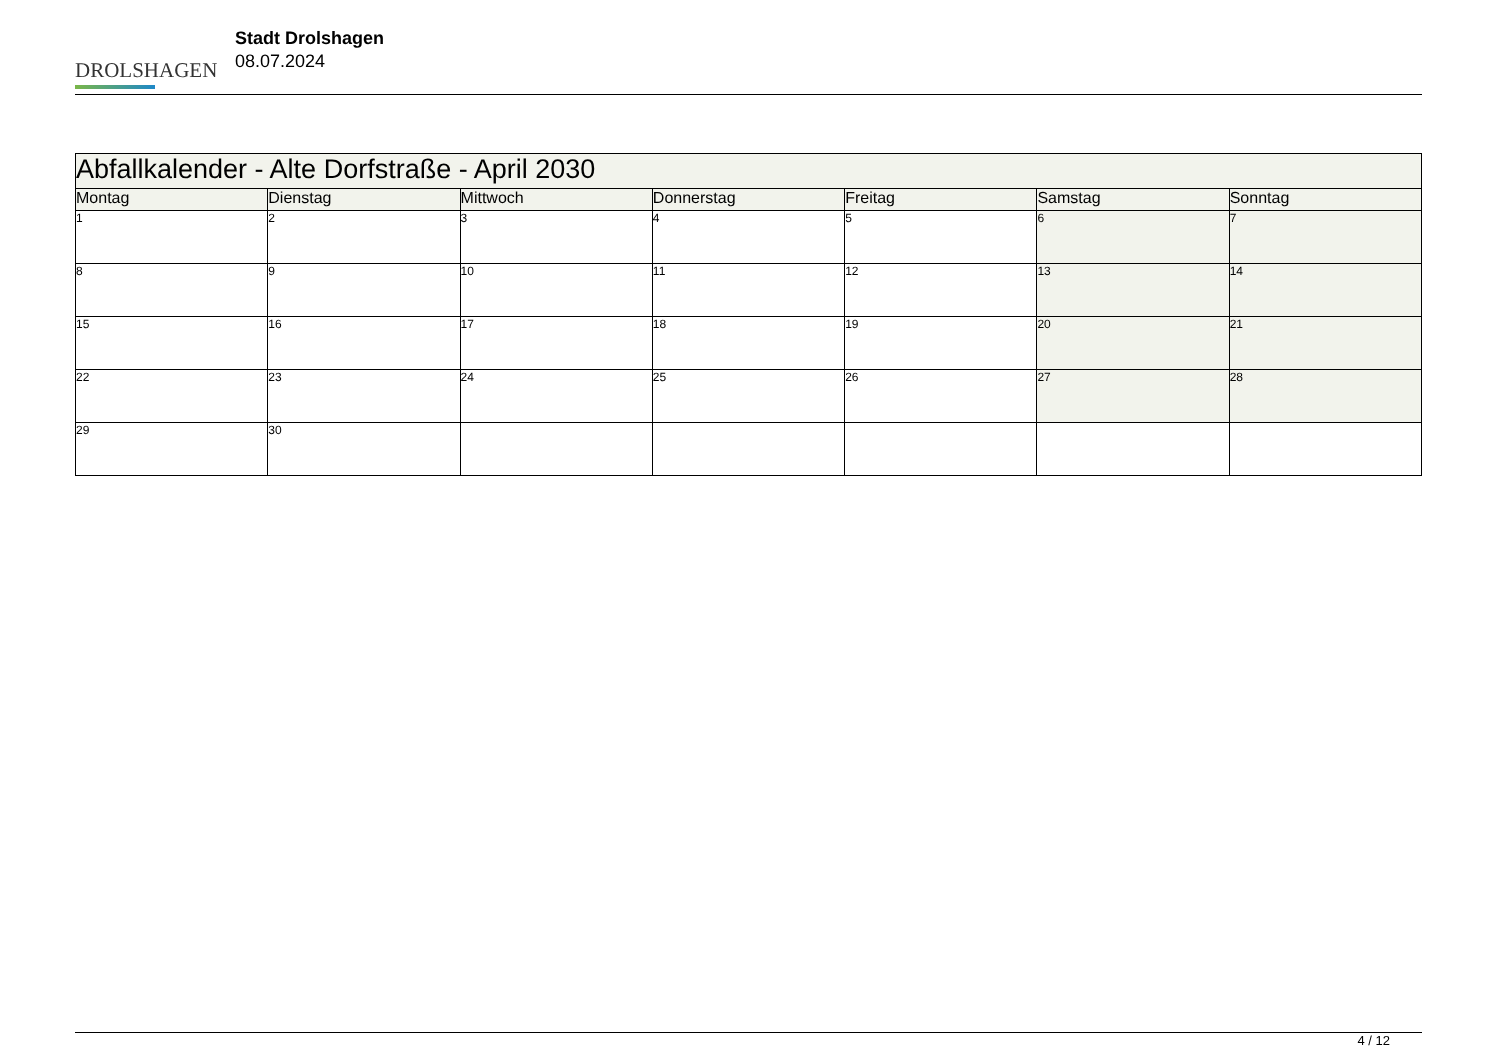DROLSHAGEN
Stadt Drolshagen
08.07.2024
| Abfallkalender - Alte Dorfstraße - April 2030 | | | | | | |
| --- | --- | --- | --- | --- | --- | --- |
| Montag | Dienstag | Mittwoch | Donnerstag | Freitag | Samstag | Sonntag |
| 1 | 2 | 3 | 4 | 5 | 6 | 7 |
| 8 | 9 | 10 | 11 | 12 | 13 | 14 |
| 15 | 16 | 17 | 18 | 19 | 20 | 21 |
| 22 | 23 | 24 | 25 | 26 | 27 | 28 |
| 29 | 30 | | | | | |
4 / 12